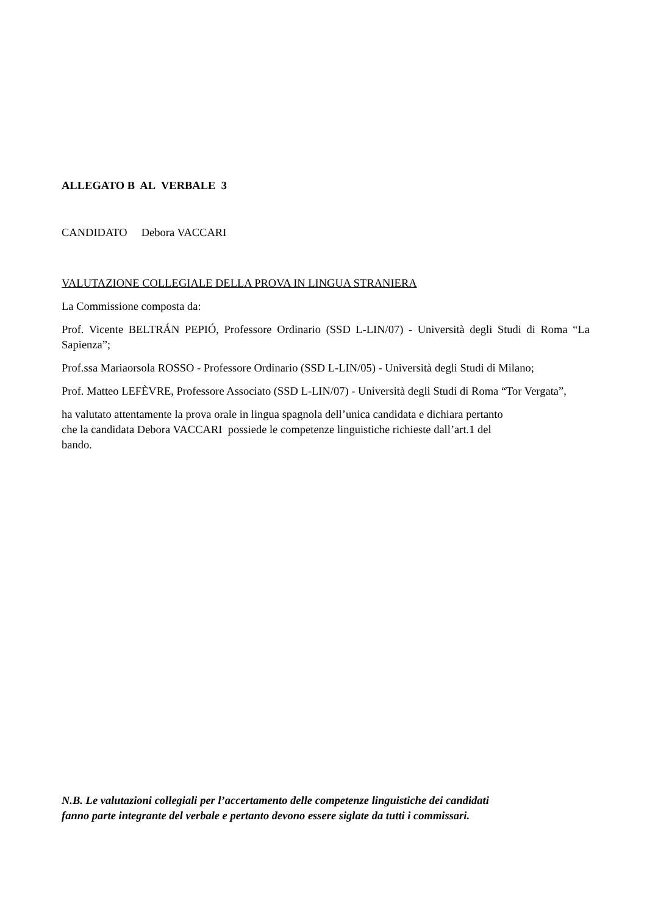ALLEGATO B AL VERBALE 3
CANDIDATO Debora VACCARI
VALUTAZIONE COLLEGIALE DELLA PROVA IN LINGUA STRANIERA
La Commissione composta da:
Prof. Vicente BELTRÁN PEPIÓ, Professore Ordinario (SSD L-LIN/07) - Università degli Studi di Roma “La Sapienza”;
Prof.ssa Mariaorsola ROSSO - Professore Ordinario (SSD L-LIN/05) - Università degli Studi di Milano;
Prof. Matteo LEFÈVRE, Professore Associato (SSD L-LIN/07) - Università degli Studi di Roma “Tor Vergata”,
ha valutato attentamente la prova orale in lingua spagnola dell’unica candidata e dichiara pertanto
che la candidata Debora VACCARI possiede le competenze linguistiche richieste dall’art.1 del
bando.
N.B. Le valutazioni collegiali per l’accertamento delle competenze linguistiche dei candidati
fanno parte integrante del verbale e pertanto devono essere siglate da tutti i commissari.